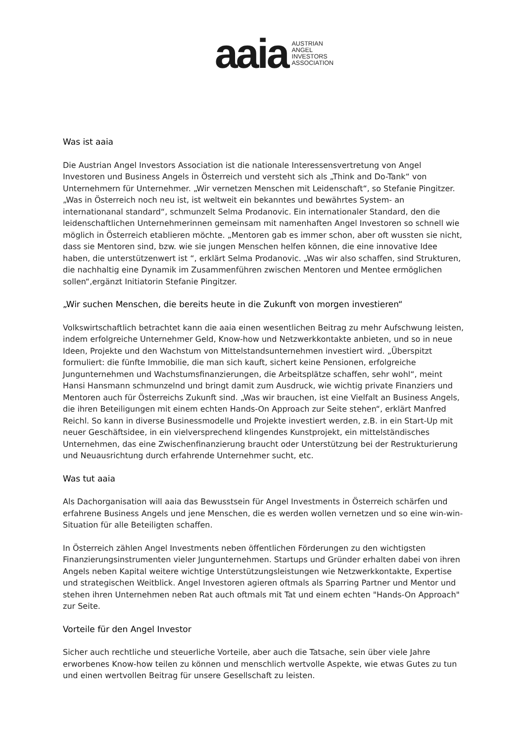aaia
AUSTRIAN
ANGEL
INVESTORS
ASSOCIATION
Was ist aaia
Die Austrian Angel Investors Association ist die nationale Interessensvertretung von Angel Investoren und Business Angels in Österreich und versteht sich als „Think and Do-Tank“ von Unternehmern für Unternehmer. „Wir vernetzen Menschen mit Leidenschaft“, so Stefanie Pingitzer. „Was in Österreich noch neu ist, ist weltweit ein bekanntes und bewährtes System- an internationanal standard“, schmunzelt Selma Prodanovic. Ein internationaler Standard, den die leidenschaftlichen Unternehmerinnen gemeinsam mit namenhaften Angel Investoren so schnell wie möglich in Österreich etablieren möchte. „Mentoren gab es immer schon, aber oft wussten sie nicht, dass sie Mentoren sind, bzw. wie sie jungen Menschen helfen können, die eine innovative Idee haben, die unterstützenwert ist “, erklärt Selma Prodanovic. „Was wir also schaffen, sind Strukturen, die nachhaltig eine Dynamik im Zusammenführen zwischen Mentoren und Mentee ermöglichen sollen“,ergänzt Initiatorin Stefanie Pingitzer.
„Wir suchen Menschen, die bereits heute in die Zukunft von morgen investieren“
Volkswirtschaftlich betrachtet kann die aaia einen wesentlichen Beitrag zu mehr Aufschwung leisten, indem erfolgreiche Unternehmer Geld, Know-how und Netzwerkkontakte anbieten, und so in neue Ideen, Projekte und den Wachstum von Mittelstandsunternehmen investiert wird. „Überspitzt formuliert: die fünfte Immobilie, die man sich kauft, sichert keine Pensionen, erfolgreiche Jungunternehmen und Wachstumsfinanzierungen, die Arbeitsplätze schaffen, sehr wohl“, meint Hansi Hansmann schmunzelnd und bringt damit zum Ausdruck, wie wichtig private Finanziers und Mentoren auch für Österreichs Zukunft sind. „Was wir brauchen, ist eine Vielfalt an Business Angels, die ihren Beteiligungen mit einem echten Hands-On Approach zur Seite stehen“, erklärt Manfred Reichl. So kann in diverse Businessmodelle und Projekte investiert werden, z.B. in ein Start-Up mit neuer Geschäftsidee, in ein vielversprechend klingendes Kunstprojekt, ein mittelständisches Unternehmen, das eine Zwischenfinanzierung braucht oder Unterstützung bei der Restrukturierung und Neuausrichtung durch erfahrende Unternehmer sucht, etc.
Was tut aaia
Als Dachorganisation will aaia das Bewusstsein für Angel Investments in Österreich schärfen und erfahrene Business Angels und jene Menschen, die es werden wollen vernetzen und so eine win-win-Situation für alle Beteiligten schaffen.
In Österreich zählen Angel Investments neben öffentlichen Förderungen zu den wichtigsten Finanzierungsinstrumenten vieler Jungunternehmen. Startups und Gründer erhalten dabei von ihren Angels neben Kapital weitere wichtige Unterstützungsleistungen wie Netzwerkkontakte, Expertise und strategischen Weitblick. Angel Investoren agieren oftmals als Sparring Partner und Mentor und stehen ihren Unternehmen neben Rat auch oftmals mit Tat und einem echten "Hands-On Approach" zur Seite.
Vorteile für den Angel Investor
Sicher auch rechtliche und steuerliche Vorteile, aber auch die Tatsache, sein über viele Jahre erworbenes Know-how teilen zu können und menschlich wertvolle Aspekte, wie etwas Gutes zu tun und einen wertvollen Beitrag für unsere Gesellschaft zu leisten.